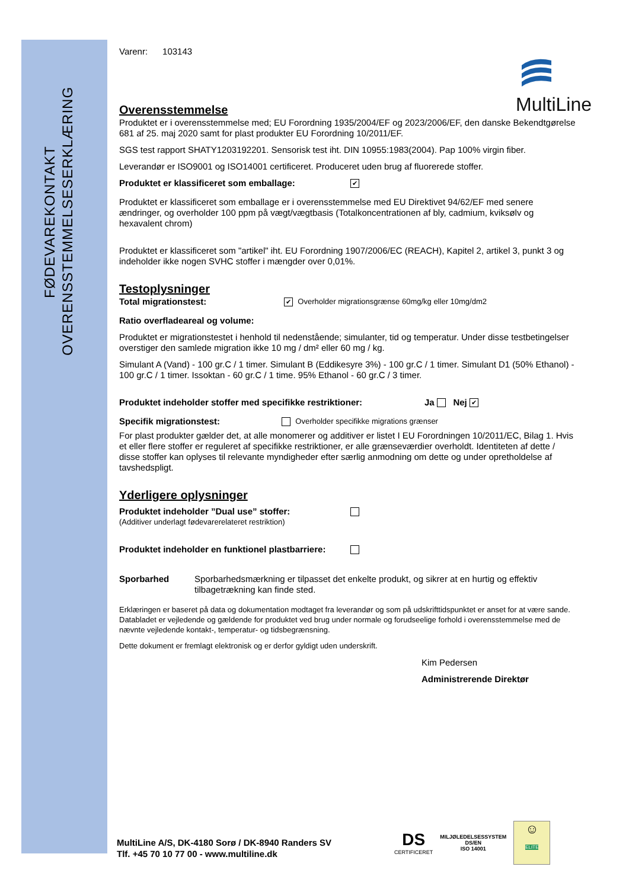OVERENSSTEMMELSESERKLÆRING
FØDEVAREKONTAKT
MultiLine
Varenr: 103143
Overensstemmelse
Produktet er i overensstemmelse med; EU Forordning 1935/2004/EF og 2023/2006/EF, den danske Bekendtgørelse 681 af 25. maj 2020 samt for plast produkter EU Forordning 10/2011/EF.
SGS test rapport SHATY1203192201. Sensorisk test iht. DIN 10955:1983(2004). Pap 100% virgin fiber.
Leverandør er ISO9001 og ISO14001 certificeret. Produceret uden brug af fluorerede stoffer.
Produktet er klassificeret som emballage: ✔
Produktet er klassificeret som emballage er i overensstemmelse med EU Direktivet 94/62/EF med senere ændringer, og overholder 100 ppm på vægt/vægtbasis (Totalkoncentrationen af bly, cadmium, kviksølv og hexavalent chrom)
Produktet er klassificeret som "artikel" iht. EU Forordning 1907/2006/EC (REACH), Kapitel 2, artikel 3, punkt 3 og indeholder ikke nogen SVHC stoffer i mængder over 0,01%.
Testoplysninger
Total migrationstest: ✔ Overholder migrationsgrænse 60mg/kg eller 10mg/dm2
Ratio overfladeareal og volume:
Produktet er migrationstestet i henhold til nedenstående; simulanter, tid og temperatur. Under disse testbetingelser overstiger den samlede migration ikke 10 mg / dm² eller 60 mg / kg.
Simulant A (Vand) - 100 gr.C / 1 timer. Simulant B (Eddikesyre 3%) - 100 gr.C / 1 timer. Simulant D1 (50% Ethanol) - 100 gr.C / 1 timer. Issoktan - 60 gr.C / 1 time. 95% Ethanol - 60 gr.C / 3 timer.
Produktet indeholder stoffer med specifikke restriktioner: Ja Nej ✔
Specifik migrationstest: Overholder specifikke migrations grænser
For plast produkter gælder det, at alle monomerer og additiver er listet I EU Forordningen 10/2011/EC, Bilag 1. Hvis et eller flere stoffer er reguleret af specifikke restriktioner, er alle grænseværdier overholdt. Identiteten af dette / disse stoffer kan oplyses til relevante myndigheder efter særlig anmodning om dette og under opretholdelse af tavshedspligt.
Yderligere oplysninger
Produktet indeholder ”Dual use” stoffer:
(Additiver underlagt fødevarerelateret restriktion)
Produktet indeholder en funktionel plastbarriere:
Sporbarhed Sporbarhedsmærkning er tilpasset det enkelte produkt, og sikrer at en hurtig og effektiv tilbagetrækning kan finde sted.
Erklæringen er baseret på data og dokumentation modtaget fra leverandør og som på udskrifttidspunktet er anset for at være sande. Databladet er vejledende og gældende for produktet ved brug under normale og forudseelige forhold i overensstemmelse med de nævnte vejledende kontakt-, temperatur- og tidsbegrænsning.
Dette dokument er fremlagt elektronisk og er derfor gyldigt uden underskrift.
Kim Pedersen
Administrerende Direktør
MultiLine A/S, DK-4180 Sorø / DK-8940 Randers SV
Tlf. +45 70 10 77 00 - www.multiline.dk
DS
CERTIFICERET
MILJØLEDELSESSYSTEM
DS/EN
ISO 14001
☺
ELITE